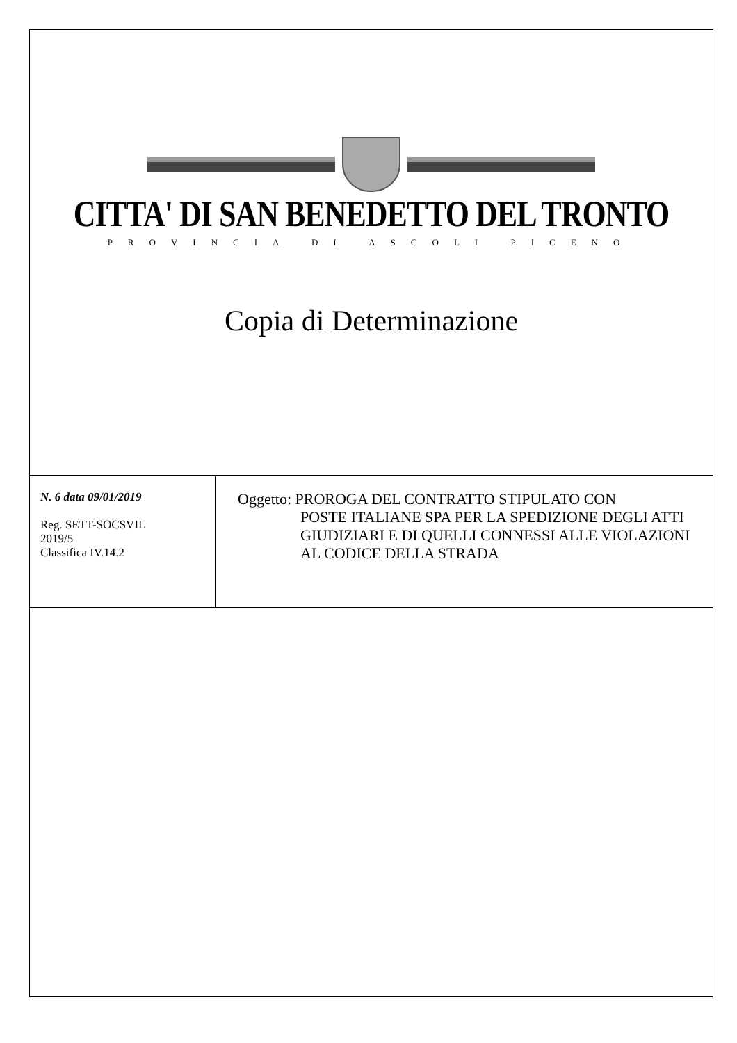CITTA' DI SAN BENEDETTO DEL TRONTO
PROVINCIA DI ASCOLI PICENO
Copia di Determinazione
| N. 6 data 09/01/2019 Reg. SETT-SOCSVIL 2019/5 Classifica IV.14.2 | Oggetto: PROROGA DEL CONTRATTO STIPULATO CON POSTE ITALIANE SPA PER LA SPEDIZIONE DEGLI ATTI GIUDIZIARI E DI QUELLI CONNESSI ALLE VIOLAZIONI AL CODICE DELLA STRADA |